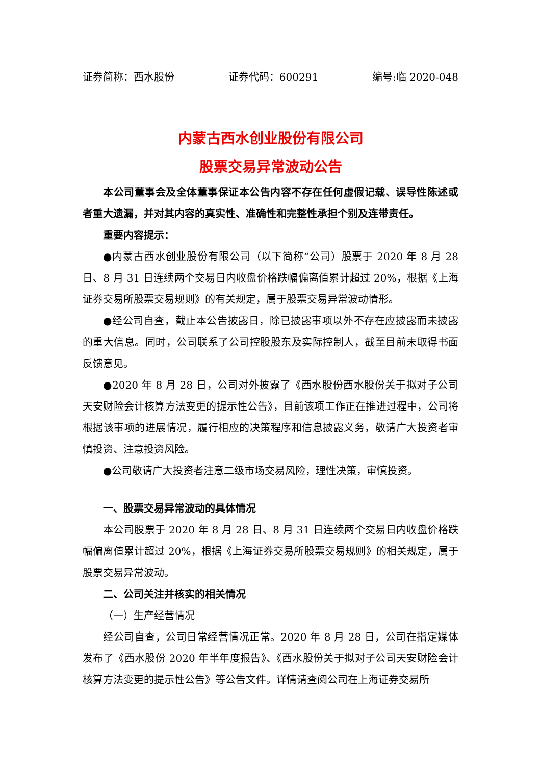证券简称：西水股份 证券代码：600291 编号:临 2020-048
内蒙古西水创业股份有限公司
股票交易异常波动公告
本公司董事会及全体董事保证本公告内容不存在任何虚假记载、误导性陈述或者重大遗漏，并对其内容的真实性、准确性和完整性承担个别及连带责任。
重要内容提示：
●内蒙古西水创业股份有限公司（以下简称“公司）股票于 2020 年 8 月 28 日、8 月 31 日连续两个交易日内收盘价格跌幅偏离值累计超过 20%，根据《上海证券交易所股票交易规则》的有关规定，属于股票交易异常波动情形。
●经公司自查，截止本公告披露日，除已披露事项以外不存在应披露而未披露的重大信息。同时，公司联系了公司控股股东及实际控制人，截至目前未取得书面反馈意见。
●2020 年 8 月 28 日，公司对外披露了《西水股份西水股份关于拟对子公司天安财险会计核算方法变更的提示性公告》，目前该项工作正在推进过程中，公司将根据该事项的进展情况，履行相应的决策程序和信息披露义务，敬请广大投资者审慎投资、注意投资风险。
●公司敬请广大投资者注意二级市场交易风险，理性决策，审慎投资。
一、股票交易异常波动的具体情况
本公司股票于 2020 年 8 月 28 日、8 月 31 日连续两个交易日内收盘价格跌幅偏离值累计超过 20%，根据《上海证券交易所股票交易规则》的相关规定，属于股票交易异常波动。
二、公司关注并核实的相关情况
（一）生产经营情况
经公司自查，公司日常经营情况正常。2020 年 8 月 28 日，公司在指定媒体发布了《西水股份 2020 年半年度报告》、《西水股份关于拟对子公司天安财险会计核算方法变更的提示性公告》等公告文件。详情请查阅公司在上海证券交易所